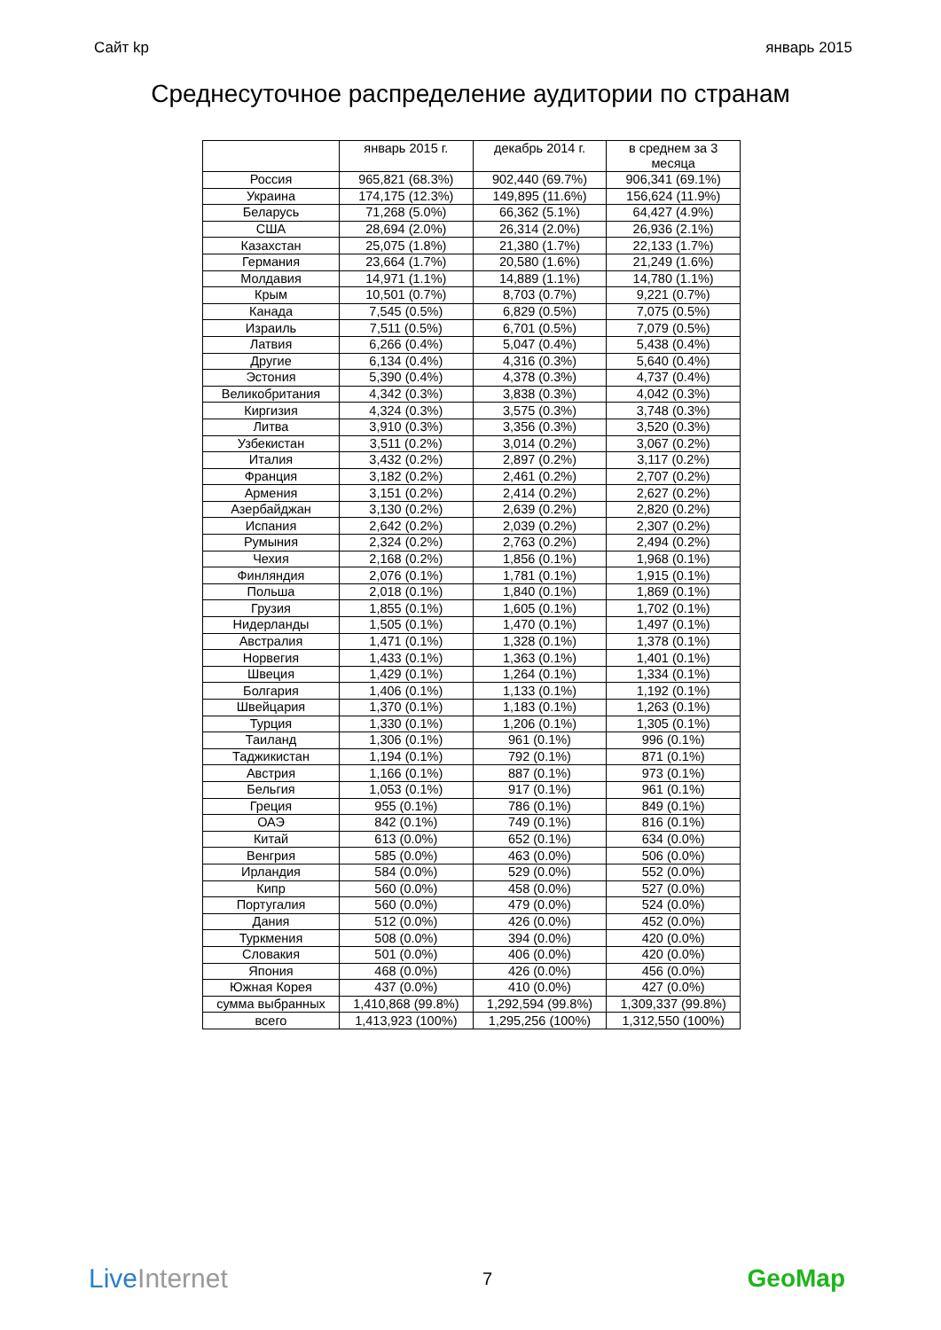Сайт kp январь 2015
Среднесуточное распределение аудитории по странам
| | январь 2015 г. | декабрь 2014 г. | в среднем за 3 месяца |
| --- | --- | --- | --- |
| Россия | 965,821 (68.3%) | 902,440 (69.7%) | 906,341 (69.1%) |
| Украина | 174,175 (12.3%) | 149,895 (11.6%) | 156,624 (11.9%) |
| Беларусь | 71,268 (5.0%) | 66,362 (5.1%) | 64,427 (4.9%) |
| США | 28,694 (2.0%) | 26,314 (2.0%) | 26,936 (2.1%) |
| Казахстан | 25,075 (1.8%) | 21,380 (1.7%) | 22,133 (1.7%) |
| Германия | 23,664 (1.7%) | 20,580 (1.6%) | 21,249 (1.6%) |
| Молдавия | 14,971 (1.1%) | 14,889 (1.1%) | 14,780 (1.1%) |
| Крым | 10,501 (0.7%) | 8,703 (0.7%) | 9,221 (0.7%) |
| Канада | 7,545 (0.5%) | 6,829 (0.5%) | 7,075 (0.5%) |
| Израиль | 7,511 (0.5%) | 6,701 (0.5%) | 7,079 (0.5%) |
| Латвия | 6,266 (0.4%) | 5,047 (0.4%) | 5,438 (0.4%) |
| Другие | 6,134 (0.4%) | 4,316 (0.3%) | 5,640 (0.4%) |
| Эстония | 5,390 (0.4%) | 4,378 (0.3%) | 4,737 (0.4%) |
| Великобритания | 4,342 (0.3%) | 3,838 (0.3%) | 4,042 (0.3%) |
| Киргизия | 4,324 (0.3%) | 3,575 (0.3%) | 3,748 (0.3%) |
| Литва | 3,910 (0.3%) | 3,356 (0.3%) | 3,520 (0.3%) |
| Узбекистан | 3,511 (0.2%) | 3,014 (0.2%) | 3,067 (0.2%) |
| Италия | 3,432 (0.2%) | 2,897 (0.2%) | 3,117 (0.2%) |
| Франция | 3,182 (0.2%) | 2,461 (0.2%) | 2,707 (0.2%) |
| Армения | 3,151 (0.2%) | 2,414 (0.2%) | 2,627 (0.2%) |
| Азербайджан | 3,130 (0.2%) | 2,639 (0.2%) | 2,820 (0.2%) |
| Испания | 2,642 (0.2%) | 2,039 (0.2%) | 2,307 (0.2%) |
| Румыния | 2,324 (0.2%) | 2,763 (0.2%) | 2,494 (0.2%) |
| Чехия | 2,168 (0.2%) | 1,856 (0.1%) | 1,968 (0.1%) |
| Финляндия | 2,076 (0.1%) | 1,781 (0.1%) | 1,915 (0.1%) |
| Польша | 2,018 (0.1%) | 1,840 (0.1%) | 1,869 (0.1%) |
| Грузия | 1,855 (0.1%) | 1,605 (0.1%) | 1,702 (0.1%) |
| Нидерланды | 1,505 (0.1%) | 1,470 (0.1%) | 1,497 (0.1%) |
| Австралия | 1,471 (0.1%) | 1,328 (0.1%) | 1,378 (0.1%) |
| Норвегия | 1,433 (0.1%) | 1,363 (0.1%) | 1,401 (0.1%) |
| Швеция | 1,429 (0.1%) | 1,264 (0.1%) | 1,334 (0.1%) |
| Болгария | 1,406 (0.1%) | 1,133 (0.1%) | 1,192 (0.1%) |
| Швейцария | 1,370 (0.1%) | 1,183 (0.1%) | 1,263 (0.1%) |
| Турция | 1,330 (0.1%) | 1,206 (0.1%) | 1,305 (0.1%) |
| Таиланд | 1,306 (0.1%) | 961 (0.1%) | 996 (0.1%) |
| Таджикистан | 1,194 (0.1%) | 792 (0.1%) | 871 (0.1%) |
| Австрия | 1,166 (0.1%) | 887 (0.1%) | 973 (0.1%) |
| Бельгия | 1,053 (0.1%) | 917 (0.1%) | 961 (0.1%) |
| Греция | 955 (0.1%) | 786 (0.1%) | 849 (0.1%) |
| ОАЭ | 842 (0.1%) | 749 (0.1%) | 816 (0.1%) |
| Китай | 613 (0.0%) | 652 (0.1%) | 634 (0.0%) |
| Венгрия | 585 (0.0%) | 463 (0.0%) | 506 (0.0%) |
| Ирландия | 584 (0.0%) | 529 (0.0%) | 552 (0.0%) |
| Кипр | 560 (0.0%) | 458 (0.0%) | 527 (0.0%) |
| Португалия | 560 (0.0%) | 479 (0.0%) | 524 (0.0%) |
| Дания | 512 (0.0%) | 426 (0.0%) | 452 (0.0%) |
| Туркмения | 508 (0.0%) | 394 (0.0%) | 420 (0.0%) |
| Словакия | 501 (0.0%) | 406 (0.0%) | 420 (0.0%) |
| Япония | 468 (0.0%) | 426 (0.0%) | 456 (0.0%) |
| Южная Корея | 437 (0.0%) | 410 (0.0%) | 427 (0.0%) |
| сумма выбранных | 1,410,868 (99.8%) | 1,292,594 (99.8%) | 1,309,337 (99.8%) |
| всего | 1,413,923 (100%) | 1,295,256 (100%) | 1,312,550 (100%) |
Live Internet 7 GeoMap